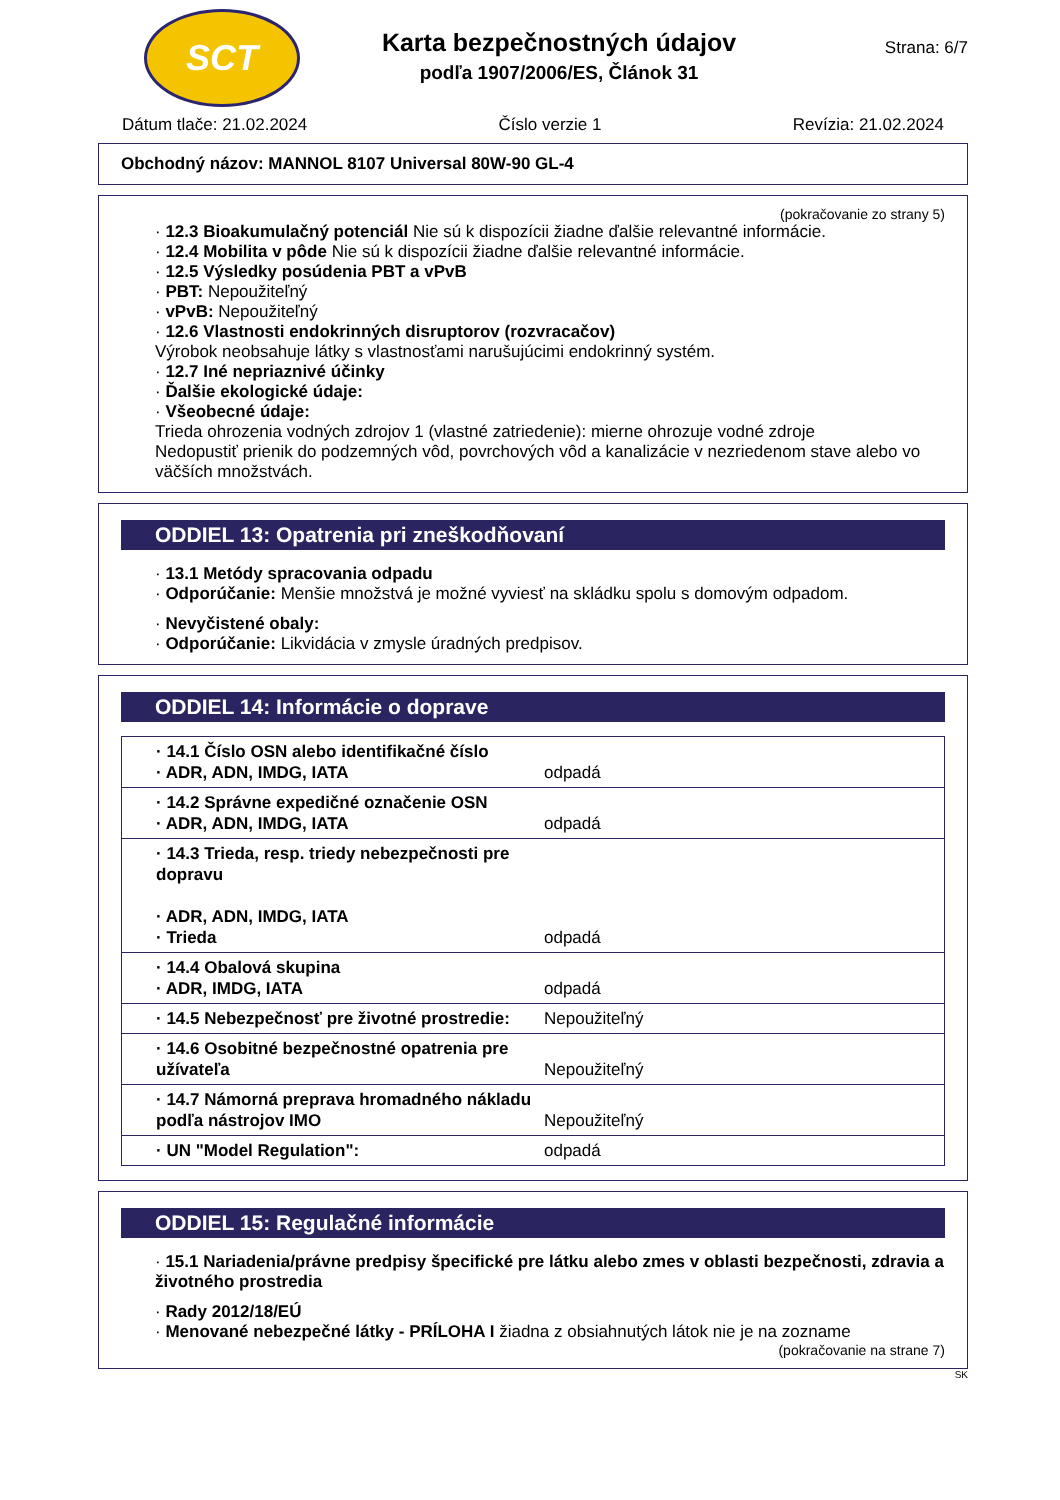SCT
Karta bezpečnostných údajov
podľa 1907/2006/ES, Článok 31
Strana: 6/7
Dátum tlače: 21.02.2024 Číslo verzie 1 Revízia: 21.02.2024
Obchodný názov: MANNOL 8107 Universal 80W-90 GL-4
(pokračovanie zo strany 5)
· 12.3 Bioakumulačný potenciál Nie sú k dispozícii žiadne ďalšie relevantné informácie.
· 12.4 Mobilita v pôde Nie sú k dispozícii žiadne ďalšie relevantné informácie.
· 12.5 Výsledky posúdenia PBT a vPvB
· PBT: Nepoužiteľný
· vPvB: Nepoužiteľný
· 12.6 Vlastnosti endokrinných disruptorov (rozvracačov)
Výrobok neobsahuje látky s vlastnosťami narušujúcimi endokrinný systém.
· 12.7 Iné nepriaznivé účinky
· Ďalšie ekologické údaje:
· Všeobecné údaje:
Trieda ohrozenia vodných zdrojov 1 (vlastné zatriedenie): mierne ohrozuje vodné zdroje
Nedopustiť prienik do podzemných vôd, povrchových vôd a kanalizácie v nezriedenom stave alebo vo väčších množstvách.
ODDIEL 13: Opatrenia pri zneškodňovaní
· 13.1 Metódy spracovania odpadu
· Odporúčanie: Menšie množstvá je možné vyviesť na skládku spolu s domovým odpadom.
· Nevyčistené obaly:
· Odporúčanie: Likvidácia v zmysle úradných predpisov.
ODDIEL 14: Informácie o doprave
| · 14.1 Číslo OSN alebo identifikačné číslo · ADR, ADN, IMDG, IATA | odpadá |
| · 14.2 Správne expedičné označenie OSN · ADR, ADN, IMDG, IATA | odpadá |
| · 14.3 Trieda, resp. triedy nebezpečnosti pre dopravu · ADR, ADN, IMDG, IATA · Trieda | odpadá |
| · 14.4 Obalová skupina · ADR, IMDG, IATA | odpadá |
| · 14.5 Nebezpečnosť pre životné prostredie: | Nepoužiteľný |
| · 14.6 Osobitné bezpečnostné opatrenia pre užívateľa | Nepoužiteľný |
| · 14.7 Námorná preprava hromadného nákladu podľa nástrojov IMO | Nepoužiteľný |
| · UN "Model Regulation": | odpadá |
ODDIEL 15: Regulačné informácie
· 15.1 Nariadenia/právne predpisy špecifické pre látku alebo zmes v oblasti bezpečnosti, zdravia a životného prostredia
· Rady 2012/18/EÚ
· Menované nebezpečné látky - PRÍLOHA I žiadna z obsiahnutých látok nie je na zozname
(pokračovanie na strane 7)
SK